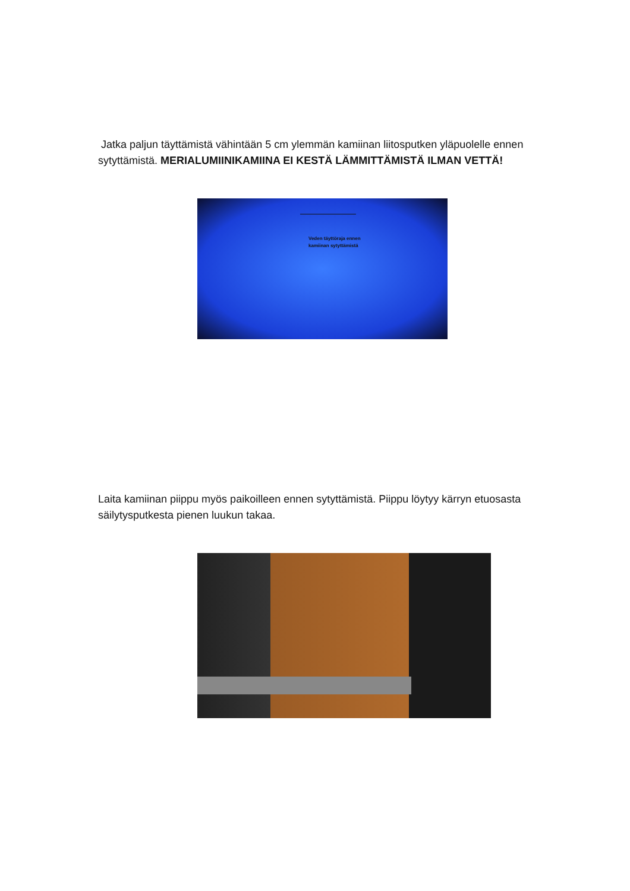Jatka paljun täyttämistä vähintään 5 cm ylemmän kamiinan liitosputken yläpuolelle ennen sytyttämistä. MERIALUMIINIKAMIINA EI KESTÄ LÄMMITTÄMISTÄ ILMAN VETTÄ!
Veden täyttöraja ennen
kamiinan sytyttämistä
Laita kamiinan piippu myös paikoilleen ennen sytyttämistä. Piippu löytyy kärryn etuosasta säilytysputkesta pienen luukun takaa.